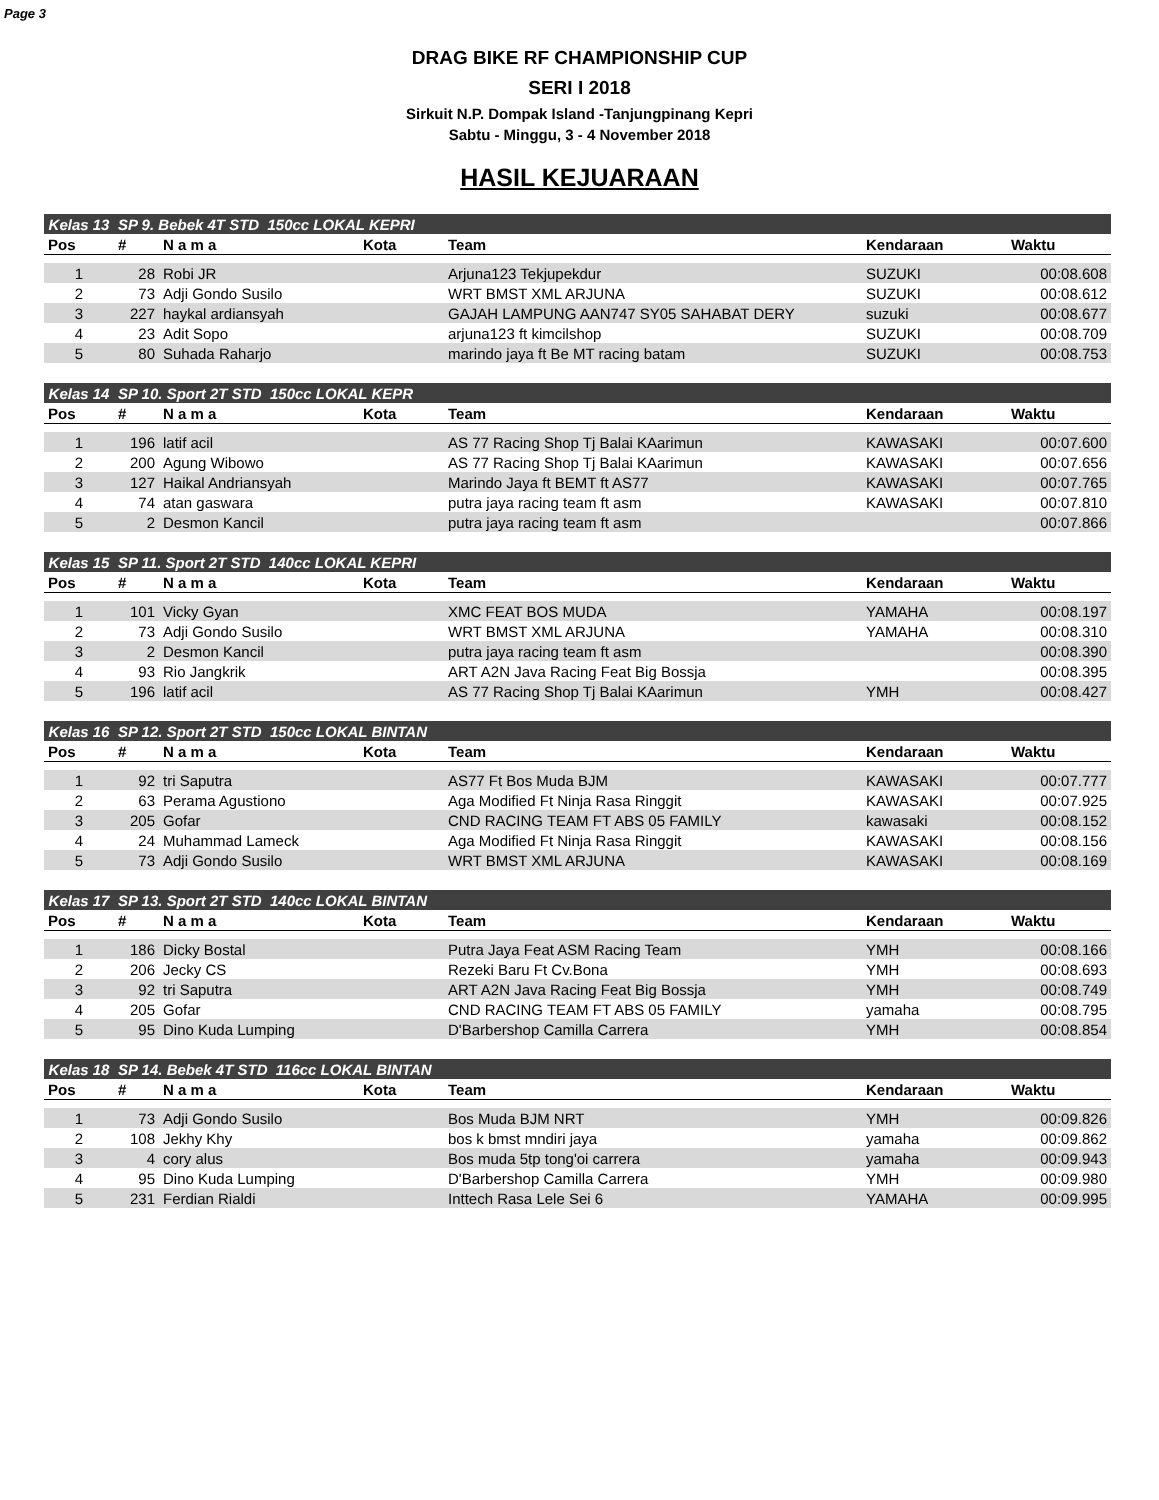Page 3
DRAG BIKE RF CHAMPIONSHIP CUP
SERI I 2018
Sirkuit N.P. Dompak Island -Tanjungpinang Kepri
Sabtu - Minggu, 3 - 4 November 2018
HASIL KEJUARAAN
| Kelas 13 | SP 9. Bebek 4T STD 150cc LOKAL KEPRI | | | | | |
| Pos | # | N a m a | Kota | Team | Kendaraan | Waktu |
| 1 | 28 | Robi JR | | Arjuna123 Tekjupekdur | SUZUKI | 00:08.608 |
| 2 | 73 | Adji Gondo Susilo | | WRT BMST XML ARJUNA | SUZUKI | 00:08.612 |
| 3 | 227 | haykal ardiansyah | | GAJAH LAMPUNG AAN747 SY05 SAHABAT DERY | suzuki | 00:08.677 |
| 4 | 23 | Adit Sopo | | arjuna123 ft kimcilshop | SUZUKI | 00:08.709 |
| 5 | 80 | Suhada Raharjo | | marindo jaya ft Be MT racing batam | SUZUKI | 00:08.753 |
| Kelas 14 | SP 10. Sport 2T STD 150cc LOKAL KEPR | | | | | |
| Pos | # | N a m a | Kota | Team | Kendaraan | Waktu |
| 1 | 196 | latif acil | | AS 77 Racing Shop Tj Balai KAarimun | KAWASAKI | 00:07.600 |
| 2 | 200 | Agung Wibowo | | AS 77 Racing Shop Tj Balai KAarimun | KAWASAKI | 00:07.656 |
| 3 | 127 | Haikal Andriansyah | | Marindo Jaya ft BEMT ft AS77 | KAWASAKI | 00:07.765 |
| 4 | 74 | atan gaswara | | putra jaya racing team ft asm | KAWASAKI | 00:07.810 |
| 5 | 2 | Desmon Kancil | | putra jaya racing team ft asm | | 00:07.866 |
| Kelas 15 | SP 11. Sport 2T STD 140cc LOKAL KEPRI | | | | | |
| Pos | # | N a m a | Kota | Team | Kendaraan | Waktu |
| 1 | 101 | Vicky Gyan | | XMC FEAT BOS MUDA | YAMAHA | 00:08.197 |
| 2 | 73 | Adji Gondo Susilo | | WRT BMST XML ARJUNA | YAMAHA | 00:08.310 |
| 3 | 2 | Desmon Kancil | | putra jaya racing team ft asm | | 00:08.390 |
| 4 | 93 | Rio Jangkrik | | ART A2N Java Racing Feat Big Bossja | | 00:08.395 |
| 5 | 196 | latif acil | | AS 77 Racing Shop Tj Balai KAarimun | YMH | 00:08.427 |
| Kelas 16 | SP 12. Sport 2T STD 150cc LOKAL BINTAN | | | | | |
| Pos | # | N a m a | Kota | Team | Kendaraan | Waktu |
| 1 | 92 | tri Saputra | | AS77 Ft Bos Muda BJM | KAWASAKI | 00:07.777 |
| 2 | 63 | Perama Agustiono | | Aga Modified Ft Ninja Rasa Ringgit | KAWASAKI | 00:07.925 |
| 3 | 205 | Gofar | | CND RACING TEAM FT ABS 05 FAMILY | kawasaki | 00:08.152 |
| 4 | 24 | Muhammad Lameck | | Aga Modified Ft Ninja Rasa Ringgit | KAWASAKI | 00:08.156 |
| 5 | 73 | Adji Gondo Susilo | | WRT BMST XML ARJUNA | KAWASAKI | 00:08.169 |
| Kelas 17 | SP 13. Sport 2T STD 140cc LOKAL BINTAN | | | | | |
| Pos | # | N a m a | Kota | Team | Kendaraan | Waktu |
| 1 | 186 | Dicky Bostal | | Putra Jaya Feat ASM Racing Team | YMH | 00:08.166 |
| 2 | 206 | Jecky CS | | Rezeki Baru Ft Cv.Bona | YMH | 00:08.693 |
| 3 | 92 | tri Saputra | | ART A2N Java Racing Feat Big Bossja | YMH | 00:08.749 |
| 4 | 205 | Gofar | | CND RACING TEAM FT ABS 05 FAMILY | yamaha | 00:08.795 |
| 5 | 95 | Dino Kuda Lumping | | D'Barbershop Camilla Carrera | YMH | 00:08.854 |
| Kelas 18 | SP 14. Bebek 4T STD 116cc LOKAL BINTAN | | | | | |
| Pos | # | N a m a | Kota | Team | Kendaraan | Waktu |
| 1 | 73 | Adji Gondo Susilo | | Bos Muda BJM NRT | YMH | 00:09.826 |
| 2 | 108 | Jekhy Khy | | bos k bmst mndiri jaya | yamaha | 00:09.862 |
| 3 | 4 | cory alus | | Bos muda 5tp tong'oi carrera | yamaha | 00:09.943 |
| 4 | 95 | Dino Kuda Lumping | | D'Barbershop Camilla Carrera | YMH | 00:09.980 |
| 5 | 231 | Ferdian Rialdi | | Inttech Rasa Lele Sei 6 | YAMAHA | 00:09.995 |